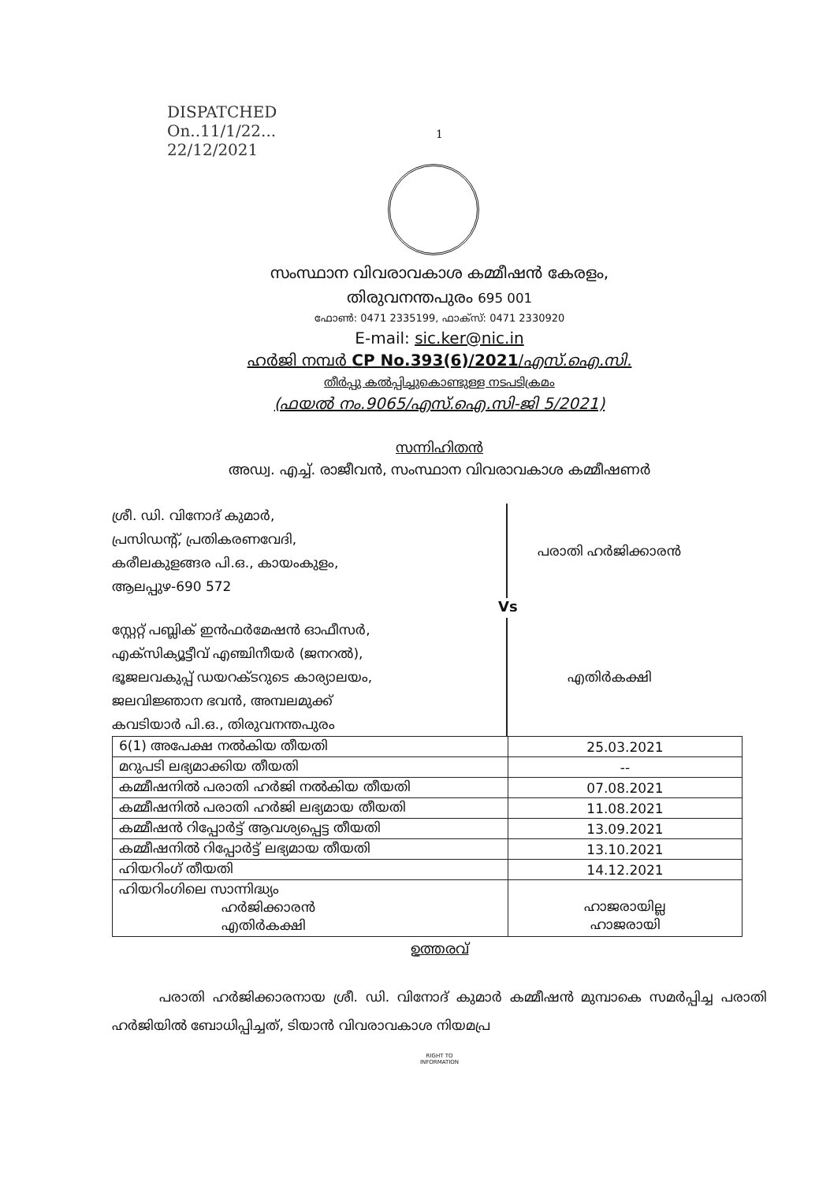DISPATCHED
On..11/1/22...
22/12/2021
1
സംസ്ഥാന വിവരാവകാശ കമ്മീഷൻ കേരളം,
തിരുവനന്തപുരം 695 001
ഫോൺ: 0471 2335199, ഫാക്സ്: 0471 2330920
E-mail: sic.ker@nic.in
ഹർജി നമ്പർ CP No.393(6)/2021/എസ്.ഐ.സി.
തീർപ്പു കൽപ്പിച്ചുകൊണ്ടുള്ള നടപടിക്രമം
(ഫയൽ നം.9065/എസ്.ഐ.സി-ജി 5/2021)
സന്നിഹിതൻ
അഡ്വ. എച്ച്. രാജീവൻ, സംസ്ഥാന വിവരാവകാശ കമ്മീഷണർ
ശ്രീ. ഡി. വിനോദ് കുമാർ,
പ്രസിഡന്റ്, പ്രതികരണവേദി,
കരീലകുളങ്ങര പി.ഒ., കായംകുളം,
ആലപ്പുഴ-690 572
പരാതി ഹർജിക്കാരൻ
Vs
സ്റ്റേറ്റ് പബ്ലിക് ഇൻഫർമേഷൻ ഓഫീസർ,
എക്സിക്യൂട്ടീവ് എഞ്ചിനീയർ (ജനറൽ),
ഭൂജലവകുപ്പ് ഡയറക്ടറുടെ കാര്യാലയം,
ജലവിജ്ഞാന ഭവൻ, അമ്പലമുക്ക്
കവടിയാർ പി.ഒ., തിരുവനന്തപുരം
എതിർകക്ഷി
| 6(1) അപേക്ഷ നൽകിയ തീയതി | 25.03.2021 |
| മറുപടി ലഭ്യമാക്കിയ തീയതി | -- |
| കമ്മീഷനിൽ പരാതി ഹർജി നൽകിയ തീയതി | 07.08.2021 |
| കമ്മീഷനിൽ പരാതി ഹർജി ലഭ്യമായ തീയതി | 11.08.2021 |
| കമ്മീഷൻ റിപ്പോർട്ട് ആവശ്യപ്പെട്ട തീയതി | 13.09.2021 |
| കമ്മീഷനിൽ റിപ്പോർട്ട് ലഭ്യമായ തീയതി | 13.10.2021 |
| ഹിയറിംഗ് തീയതി | 14.12.2021 |
| ഹിയറിംഗിലെ സാന്നിദ്ധ്യം ഹർജിക്കാരൻ എതിർകക്ഷി | ഹാജരായില്ല ഹാജരായി |
ഉത്തരവ്
പരാതി ഹർജിക്കാരനായ ശ്രീ. ഡി. വിനോദ് കുമാർ കമ്മീഷൻ മുമ്പാകെ സമർപ്പിച്ച പരാതി ഹർജിയിൽ ബോധിപ്പിച്ചത്, ടിയാൻ വിവരാവകാശ നിയമപ്ര
RIGHT TO
INFORMATION